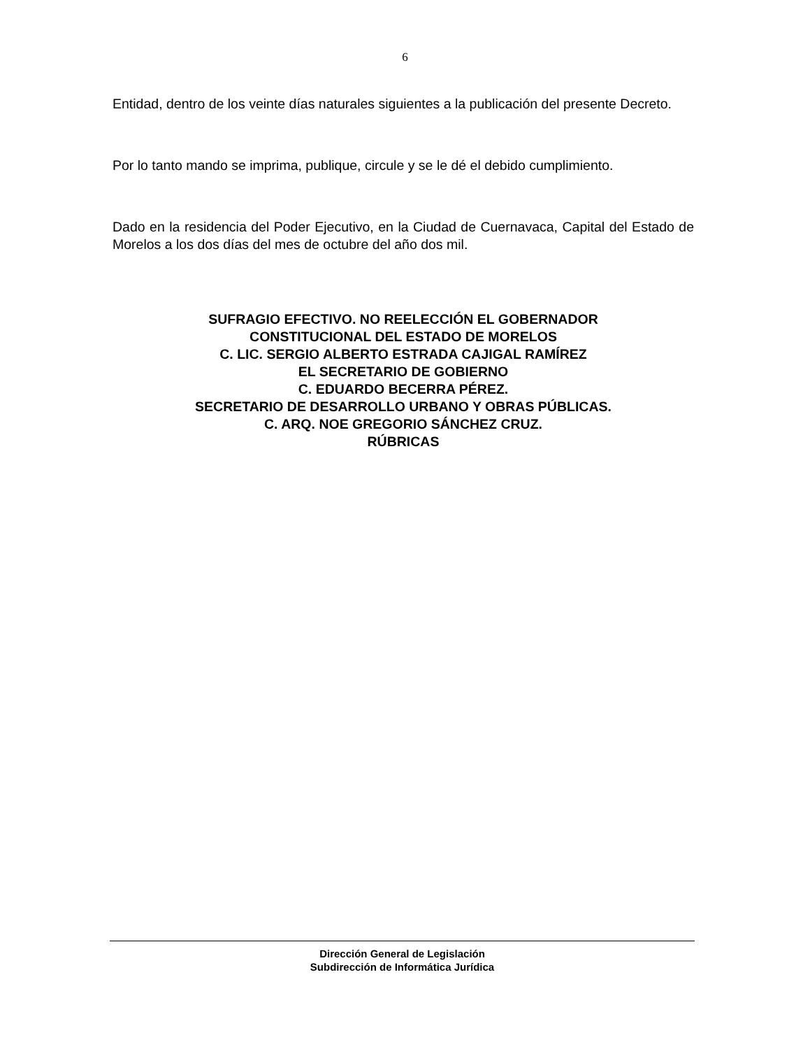6
Entidad, dentro de los veinte días naturales siguientes a la publicación del presente Decreto.
Por lo tanto mando se imprima, publique, circule y se le dé el debido cumplimiento.
Dado en la residencia del Poder Ejecutivo, en la Ciudad de Cuernavaca, Capital del Estado de Morelos a los dos días del mes de octubre del año dos mil.
SUFRAGIO EFECTIVO. NO REELECCIÓN EL GOBERNADOR
CONSTITUCIONAL DEL ESTADO DE MORELOS
C. LIC. SERGIO ALBERTO ESTRADA CAJIGAL RAMÍREZ
EL SECRETARIO DE GOBIERNO
C. EDUARDO BECERRA PÉREZ.
SECRETARIO DE DESARROLLO URBANO Y OBRAS PÚBLICAS.
C. ARQ. NOE GREGORIO SÁNCHEZ CRUZ.
RÚBRICAS
Dirección General de Legislación
Subdirección de Informática Jurídica